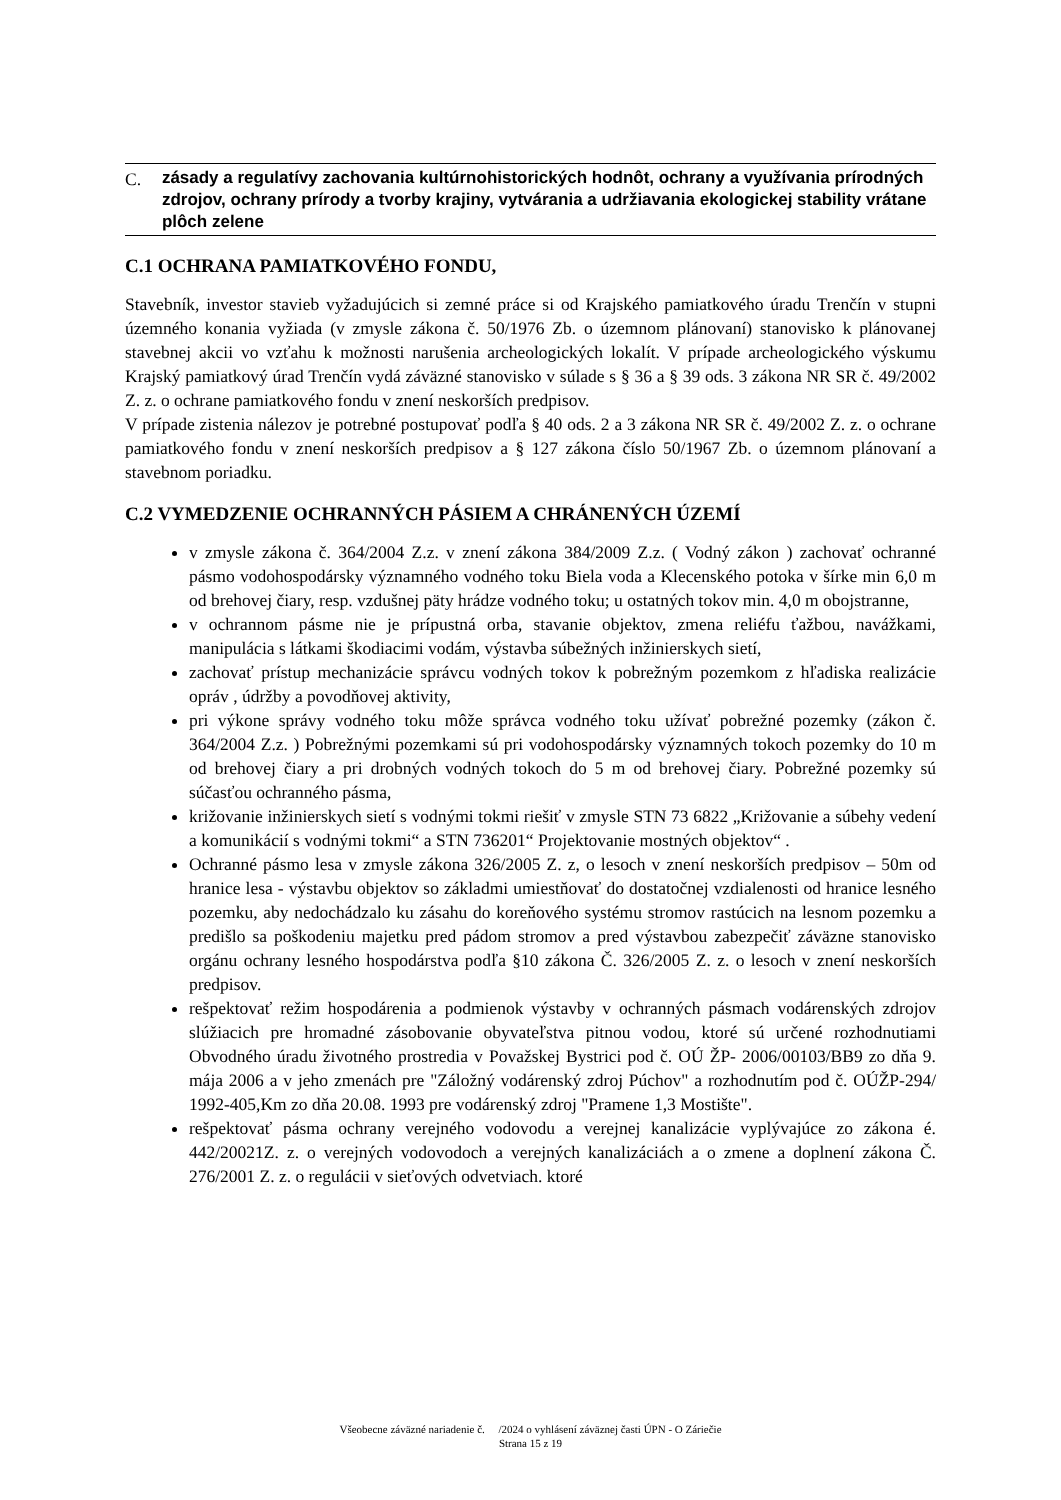C.
zásady a regulatívy zachovania kultúrnohistorických hodnôt, ochrany a využívania prírodných zdrojov, ochrany prírody a tvorby krajiny, vytvárania a udržiavania ekologickej stability vrátane plôch zelene
C.1 OCHRANA PAMIATKOVÉHO FONDU,
Stavebník, investor stavieb vyžadujúcich si zemné práce si od Krajského pamiatkového úradu Trenčín v stupni územného konania vyžiada (v zmysle zákona č. 50/1976 Zb. o územnom plánovaní) stanovisko k plánovanej stavebnej akcii vo vzťahu k možnosti narušenia archeologických lokalít. V prípade archeologického výskumu Krajský pamiatkový úrad Trenčín vydá záväzné stanovisko v súlade s § 36 a § 39 ods. 3 zákona NR SR č. 49/2002 Z. z. o ochrane pamiatkového fondu v znení neskorších predpisov.
V prípade zistenia nálezov je potrebné postupovať podľa § 40 ods. 2 a 3 zákona NR SR č. 49/2002 Z. z. o ochrane pamiatkového fondu v znení neskorších predpisov a § 127 zákona číslo 50/1967 Zb. o územnom plánovaní a stavebnom poriadku.
C.2 VYMEDZENIE OCHRANNÝCH PÁSIEM A CHRÁNENÝCH ÚZEMÍ
v zmysle zákona č. 364/2004 Z.z. v znení zákona 384/2009 Z.z. ( Vodný zákon ) zachovať ochranné pásmo vodohospodársky významného vodného toku Biela voda a Klecenského potoka v šírke min 6,0 m od brehovej čiary, resp. vzdušnej päty hrádze vodného toku; u ostatných tokov min. 4,0 m obojstranne,
v ochrannom pásme nie je prípustná orba, stavanie objektov, zmena reliéfu ťažbou, navážkami, manipulácia s látkami škodiacimi vodám, výstavba súbežných inžinierskych sietí,
zachovať prístup mechanizácie správcu vodných tokov k pobrežným pozemkom z hľadiska realizácie opráv , údržby a povodňovej aktivity,
pri výkone správy vodného toku môže správca vodného toku užívať pobrežné pozemky (zákon č. 364/2004 Z.z. ) Pobrežnými pozemkami sú pri vodohospodársky významných tokoch pozemky do 10 m od brehovej čiary a pri drobných vodných tokoch do 5 m od brehovej čiary. Pobrežné pozemky sú súčasťou ochranného pásma,
križovanie inžinierskych sietí s vodnými tokmi riešiť v zmysle STN 73 6822 „Križovanie a súbehy vedení a komunikácií s vodnými tokmi“ a STN 736201“ Projektovanie mostných objektov“ .
Ochranné pásmo lesa v zmysle zákona 326/2005 Z. z, o lesoch v znení neskorších predpisov – 50m od hranice lesa - výstavbu objektov so základmi umiestňovať do dostatočnej vzdialenosti od hranice lesného pozemku, aby nedochádzalo ku zásahu do koreňového systému stromov rastúcich na lesnom pozemku a predišlo sa poškodeniu majetku pred pádom stromov a pred výstavbou zabezpečiť záväzne stanovisko orgánu ochrany lesného hospodárstva podľa §10 zákona Č. 326/2005 Z. z. o lesoch v znení neskorších predpisov.
rešpektovať režim hospodárenia a podmienok výstavby v ochranných pásmach vodárenských zdrojov slúžiacich pre hromadné zásobovanie obyvateľstva pitnou vodou, ktoré sú určené rozhodnutiami Obvodného úradu životného prostredia v Považskej Bystrici pod č. OÚ ŽP- 2006/00103/BB9 zo dňa 9. mája 2006 a v jeho zmenách pre "Záložný vodárenský zdroj Púchov" a rozhodnutím pod č. OÚŽP-294/ 1992-405,Km zo dňa 20.08. 1993 pre vodárenský zdroj "Pramene 1,3 Mostište".
rešpektovať pásma ochrany verejného vodovodu a verejnej kanalizácie vyplývajúce zo zákona é. 442/20021Z. z. o verejných vodovodoch a verejných kanalizáciách a o zmene a doplnení zákona Č. 276/2001 Z. z. o regulácii v sieťových odvetviach. ktoré
Všeobecne záväzné nariadenie č. /2024 o vyhlásení záväznej časti ÚPN - O Záriečie
Strana 15 z 19